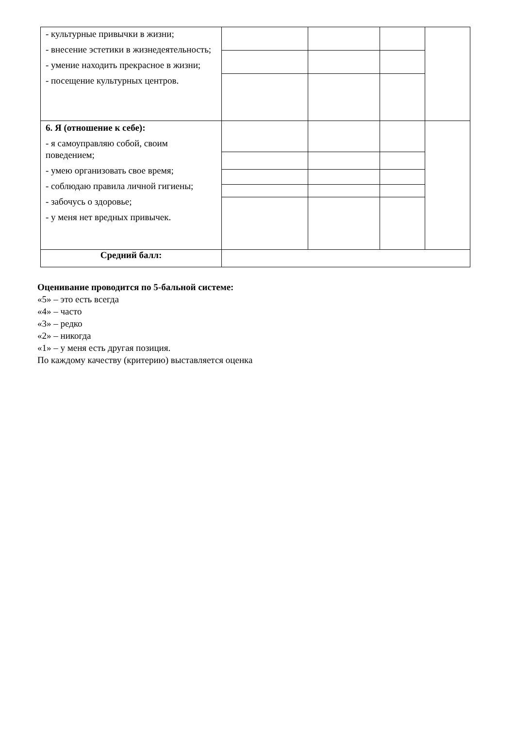| - культурные привычки в жизни; - внесение эстетики в жизнедеятельность; - умение находить прекрасное в жизни; - посещение культурных центров. | | | | |
| 6. Я (отношение к себе): - я самоуправляю собой, своим поведением; - умею организовать свое время; - соблюдаю правила личной гигиены; - забочусь о здоровье; - у меня нет вредных привычек. | | | | |
| Средний балл: | | | | |
Оценивание проводится по 5-бальной системе:
«5» – это есть всегда
«4» – часто
«3» – редко
«2» – никогда
«1» – у меня есть другая позиция.
По каждому качеству (критерию) выставляется оценка